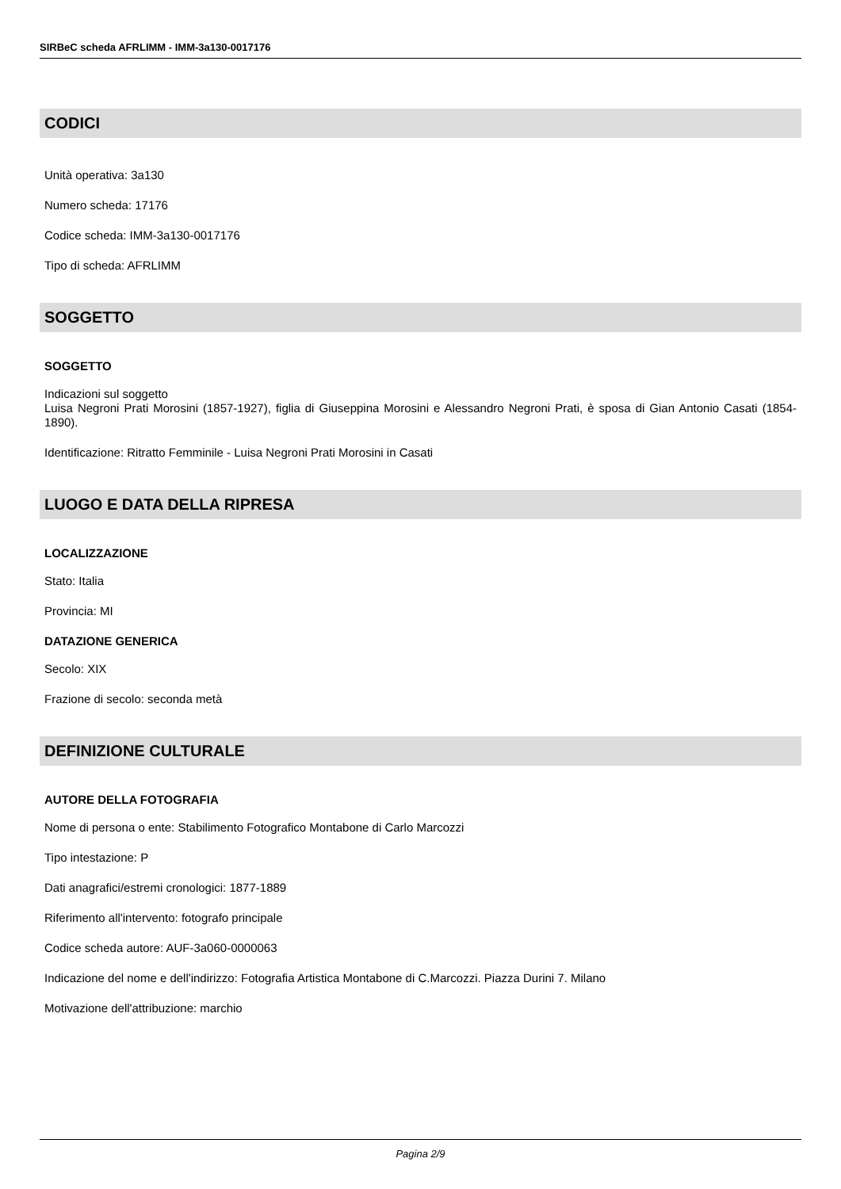SIRBeC scheda AFRLIMM - IMM-3a130-0017176
CODICI
Unità operativa: 3a130
Numero scheda: 17176
Codice scheda: IMM-3a130-0017176
Tipo di scheda: AFRLIMM
SOGGETTO
SOGGETTO
Indicazioni sul soggetto
Luisa Negroni Prati Morosini (1857-1927), figlia di Giuseppina Morosini e Alessandro Negroni Prati, è sposa di Gian Antonio Casati (1854-1890).
Identificazione: Ritratto Femminile - Luisa Negroni Prati Morosini in Casati
LUOGO E DATA DELLA RIPRESA
LOCALIZZAZIONE
Stato: Italia
Provincia: MI
DATAZIONE GENERICA
Secolo: XIX
Frazione di secolo: seconda metà
DEFINIZIONE CULTURALE
AUTORE DELLA FOTOGRAFIA
Nome di persona o ente: Stabilimento Fotografico Montabone di Carlo Marcozzi
Tipo intestazione: P
Dati anagrafici/estremi cronologici: 1877-1889
Riferimento all'intervento: fotografo principale
Codice scheda autore: AUF-3a060-0000063
Indicazione del nome e dell'indirizzo: Fotografia Artistica Montabone di C.Marcozzi. Piazza Durini 7. Milano
Motivazione dell'attribuzione: marchio
Pagina 2/9